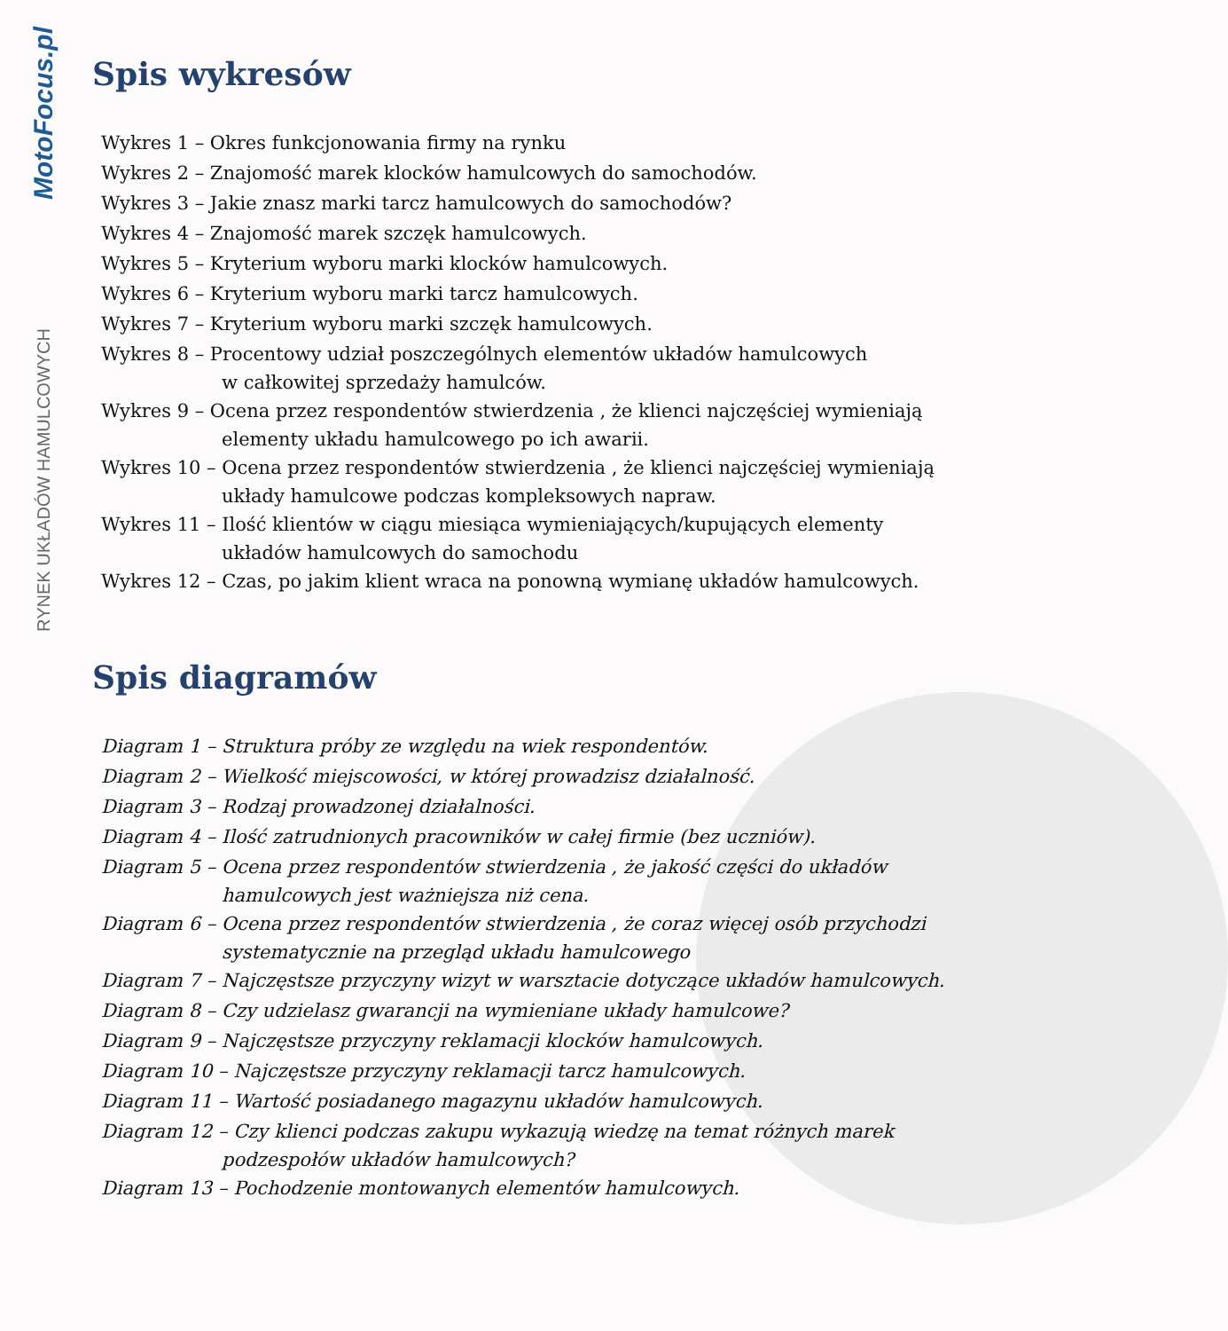MotoFocus.pl
RYNEK UKŁADÓW HAMULCOWYCH
Spis wykresów
Wykres 1 – Okres funkcjonowania firmy na rynku
Wykres 2 – Znajomość marek klocków hamulcowych do samochodów.
Wykres 3 – Jakie znasz marki tarcz hamulcowych do samochodów?
Wykres 4 – Znajomość marek szczęk hamulcowych.
Wykres 5 – Kryterium wyboru marki klocków hamulcowych.
Wykres 6 – Kryterium wyboru marki tarcz hamulcowych.
Wykres 7 – Kryterium wyboru marki szczęk hamulcowych.
Wykres 8 – Procentowy udział poszczególnych elementów układów hamulcowych
w całkowitej sprzedaży hamulców.
Wykres 9 – Ocena przez respondentów stwierdzenia , że klienci najczęściej wymieniają
elementy układu hamulcowego po ich awarii.
Wykres 10 – Ocena przez respondentów stwierdzenia , że klienci najczęściej wymieniają
układy hamulcowe podczas kompleksowych napraw.
Wykres 11 – Ilość klientów w ciągu miesiąca wymieniających/kupujących elementy
układów hamulcowych do samochodu
Wykres 12 – Czas, po jakim klient wraca na ponowną wymianę układów hamulcowych.
Spis diagramów
Diagram 1 – Struktura próby ze względu na wiek respondentów.
Diagram 2 – Wielkość miejscowości, w której prowadzisz działalność.
Diagram 3 – Rodzaj prowadzonej działalności.
Diagram 4 – Ilość zatrudnionych pracowników w całej firmie (bez uczniów).
Diagram 5 – Ocena przez respondentów stwierdzenia , że jakość części do układów
hamulcowych jest ważniejsza niż cena.
Diagram 6 – Ocena przez respondentów stwierdzenia , że coraz więcej osób przychodzi
systematycznie na przegląd układu hamulcowego
Diagram 7 – Najczęstsze przyczyny wizyt w warsztacie dotyczące układów hamulcowych.
Diagram 8 – Czy udzielasz gwarancji na wymieniane układy hamulcowe?
Diagram 9 – Najczęstsze przyczyny reklamacji klocków hamulcowych.
Diagram 10 – Najczęstsze przyczyny reklamacji tarcz hamulcowych.
Diagram 11 – Wartość posiadanego magazynu układów hamulcowych.
Diagram 12 – Czy klienci podczas zakupu wykazują wiedzę na temat różnych marek
podzespołów układów hamulcowych?
Diagram 13 – Pochodzenie montowanych elementów hamulcowych.